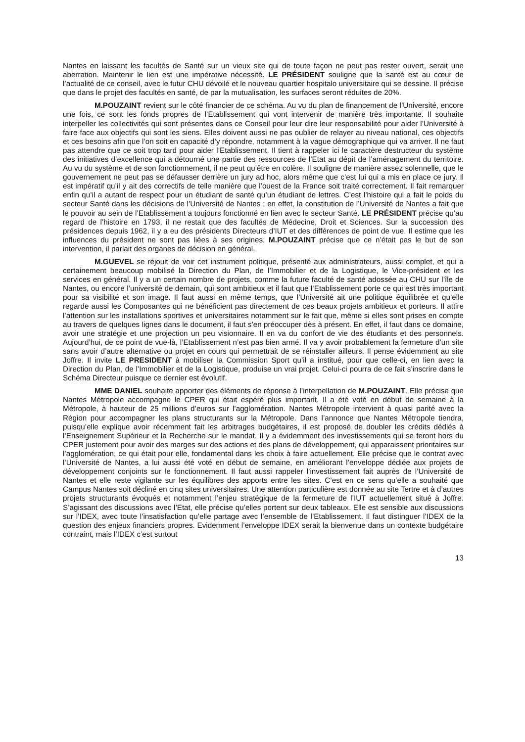Nantes en laissant les facultés de Santé sur un vieux site qui de toute façon ne peut pas rester ouvert, serait une aberration. Maintenir le lien est une impérative nécessité. LE PRÉSIDENT souligne que la santé est au cœur de l’actualité de ce conseil, avec le futur CHU dévoilé et le nouveau quartier hospitalo universitaire qui se dessine. Il précise que dans le projet des facultés en santé, de par la mutualisation, les surfaces seront réduites de 20%.
M.POUZAINT revient sur le côté financier de ce schéma. Au vu du plan de financement de l’Université, encore une fois, ce sont les fonds propres de l’Etablissement qui vont intervenir de manière très importante. Il souhaite interpeller les collectivités qui sont présentes dans ce Conseil pour leur dire leur responsabilité pour aider l’Université à faire face aux objectifs qui sont les siens. Elles doivent aussi ne pas oublier de relayer au niveau national, ces objectifs et ces besoins afin que l’on soit en capacité d’y répondre, notamment à la vague démographique qui va arriver. Il ne faut pas attendre que ce soit trop tard pour aider l’Etablissement. Il tient à rappeler ici le caractère destructeur du système des initiatives d’excellence qui a détourné une partie des ressources de l’Etat au dépit de l’aménagement du territoire. Au vu du système et de son fonctionnement, il ne peut qu’être en colère. Il souligne de manière assez solennelle, que le gouvernement ne peut pas se défausser derrière un jury ad hoc, alors même que c’est lui qui a mis en place ce jury. Il est impératif qu’il y ait des correctifs de telle manière que l’ouest de la France soit traité correctement. Il fait remarquer enfin qu’il a autant de respect pour un étudiant de santé qu’un étudiant de lettres. C’est l’histoire qui a fait le poids du secteur Santé dans les décisions de l’Université de Nantes ; en effet, la constitution de l’Université de Nantes a fait que le pouvoir au sein de l’Etablissement a toujours fonctionné en lien avec le secteur Santé. LE PRÉSIDENT précise qu’au regard de l’histoire en 1793, il ne restait que des facultés de Médecine, Droit et Sciences. Sur la succession des présidences depuis 1962, il y a eu des présidents Directeurs d’IUT et des différences de point de vue. Il estime que les influences du président ne sont pas liées à ses origines. M.POUZAINT précise que ce n’était pas le but de son intervention, il parlait des organes de décision en général.
M.GUEVEL se réjouit de voir cet instrument politique, présenté aux administrateurs, aussi complet, et qui a certainement beaucoup mobilisé la Direction du Plan, de l’Immobilier et de la Logistique, le Vice-président et les services en général. Il y a un certain nombre de projets, comme la future faculté de santé adossée au CHU sur l’île de Nantes, ou encore l’université de demain, qui sont ambitieux et il faut que l’Etablissement porte ce qui est très important pour sa visibilité et son image. Il faut aussi en même temps, que l’Université ait une politique équilibrée et qu’elle regarde aussi les Composantes qui ne bénéficient pas directement de ces beaux projets ambitieux et porteurs. Il attire l’attention sur les installations sportives et universitaires notamment sur le fait que, même si elles sont prises en compte au travers de quelques lignes dans le document, il faut s’en préoccuper dès à présent. En effet, il faut dans ce domaine, avoir une stratégie et une projection un peu visionnaire. Il en va du confort de vie des étudiants et des personnels. Aujourd’hui, de ce point de vue-là, l’Etablissement n’est pas bien armé. Il va y avoir probablement la fermeture d’un site sans avoir d’autre alternative ou projet en cours qui permettrait de se réinstaller ailleurs. Il pense évidemment au site Joffre. Il invite LE PRESIDENT à mobiliser la Commission Sport qu’il a institué, pour que celle-ci, en lien avec la Direction du Plan, de l’Immobilier et de la Logistique, produise un vrai projet. Celui-ci pourra de ce fait s’inscrire dans le Schéma Directeur puisque ce dernier est évolutif.
MME DANIEL souhaite apporter des éléments de réponse à l’interpellation de M.POUZAINT. Elle précise que Nantes Métropole accompagne le CPER qui était espéré plus important. Il a été voté en début de semaine à la Métropole, à hauteur de 25 millions d’euros sur l’agglomération. Nantes Métropole intervient à quasi parité avec la Région pour accompagner les plans structurants sur la Métropole. Dans l’annonce que Nantes Métropole tiendra, puisqu’elle explique avoir récemment fait les arbitrages budgétaires, il est proposé de doubler les crédits dédiés à l’Enseignement Supérieur et la Recherche sur le mandat. Il y a évidemment des investissements qui se feront hors du CPER justement pour avoir des marges sur des actions et des plans de développement, qui apparaissent prioritaires sur l’agglomération, ce qui était pour elle, fondamental dans les choix à faire actuellement. Elle précise que le contrat avec l’Université de Nantes, a lui aussi été voté en début de semaine, en améliorant l’enveloppe dédiée aux projets de développement conjoints sur le fonctionnement. Il faut aussi rappeler l’investissement fait auprès de l’Université de Nantes et elle reste vigilante sur les équilibres des apports entre les sites. C’est en ce sens qu’elle a souhaité que Campus Nantes soit décliné en cinq sites universitaires. Une attention particulière est donnée au site Tertre et à d’autres projets structurants évoqués et notamment l’enjeu stratégique de la fermeture de l’IUT actuellement situé à Joffre. S’agissant des discussions avec l’Etat, elle précise qu’elles portent sur deux tableaux. Elle est sensible aux discussions sur l’IDEX, avec toute l’insatisfaction qu’elle partage avec l’ensemble de l’Etablissement. Il faut distinguer l’IDEX de la question des enjeux financiers propres. Evidemment l’enveloppe IDEX serait la bienvenue dans un contexte budgétaire contraint, mais l’IDEX c’est surtout
13